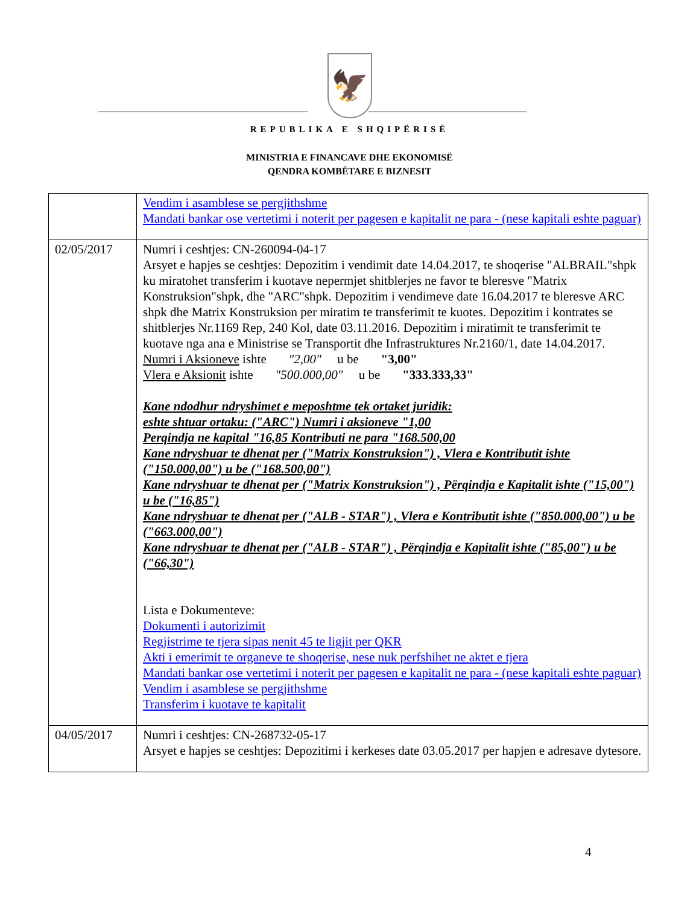🦅
REPUBLIKA E SHQIPËRISË
MINISTRIA E FINANCAVE DHE EKONOMISË
QENDRA KOMBËTARE E BIZNESIT
| | Vendim i asamblese se pergjithshme Mandati bankar ose vertetimi i noterit per pagesen e kapitalit ne para - (nese kapitali eshte paguar) |
| 02/05/2017 | Numri i ceshtjes: CN-260094-04-17 Arsyet e hapjes se ceshtjes: Depozitim i vendimit date 14.04.2017, te shoqerise "ALBRAIL"shpk ku miratohet transferim i kuotave nepermjet shitblerjes ne favor te bleresve "Matrix Konstruksion"shpk, dhe "ARC"shpk. Depozitim i vendimeve date 16.04.2017 te bleresve ARC shpk dhe Matrix Konstruksion per miratim te transferimit te kuotes. Depozitim i kontrates se shitblerjes Nr.1169 Rep, 240 Kol, date 03.11.2016. Depozitim i miratimit te transferimit te kuotave nga ana e Ministrise se Transportit dhe Infrastruktures Nr.2160/1, date 14.04.2017. Numri i Aksioneve ishte "2,00" u be "3,00" Vlera e Aksionit ishte "500.000,00" u be "333.333,33" Kane ndodhur ndryshimet e meposhtme tek ortaket juridik: eshte shtuar ortaku: ("ARC") Numri i aksioneve "1,00 Perqindja ne kapital "16,85 Kontributi ne para "168.500,00 Kane ndryshuar te dhenat per ("Matrix Konstruksion") , Vlera e Kontributit ishte ("150.000,00") u be ("168.500,00") Kane ndryshuar te dhenat per ("Matrix Konstruksion") , Përqindja e Kapitalit ishte ("15,00") u be ("16,85") Kane ndryshuar te dhenat per ("ALB - STAR") , Vlera e Kontributit ishte ("850.000,00") u be ("663.000,00") Kane ndryshuar te dhenat per ("ALB - STAR") , Përqindja e Kapitalit ishte ("85,00") u be ("66,30") Lista e Dokumenteve: Dokumenti i autorizimit Regjistrime te tjera sipas nenit 45 te ligjit per QKR Akti i emerimit te organeve te shoqerise, nese nuk perfshihet ne aktet e tjera Mandati bankar ose vertetimi i noterit per pagesen e kapitalit ne para - (nese kapitali eshte paguar) Vendim i asamblese se pergjithshme Transferim i kuotave te kapitalit |
| 04/05/2017 | Numri i ceshtjes: CN-268732-05-17 Arsyet e hapjes se ceshtjes: Depozitimi i kerkeses date 03.05.2017 per hapjen e adresave dytesore. |
4